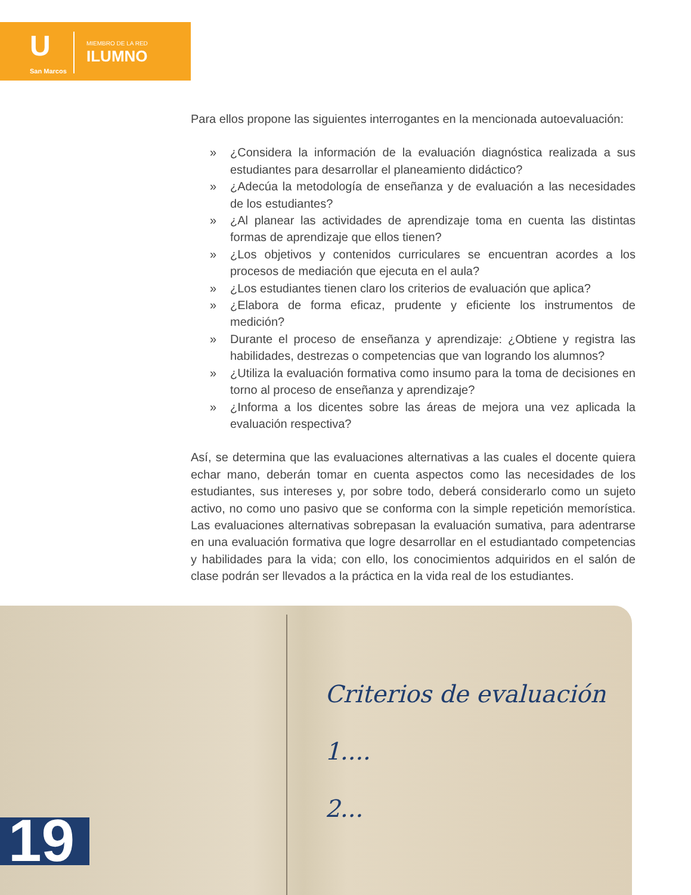U
San Marcos
MIEMBRO DE LA RED
ILUMNO
Para ellos propone las siguientes interrogantes en la mencionada autoevaluación:
» ¿Considera la información de la evaluación diagnóstica realizada a sus estudiantes para desarrollar el planeamiento didáctico?
» ¿Adecúa la metodología de enseñanza y de evaluación a las necesidades de los estudiantes?
» ¿Al planear las actividades de aprendizaje toma en cuenta las distintas formas de aprendizaje que ellos tienen?
» ¿Los objetivos y contenidos curriculares se encuentran acordes a los procesos de mediación que ejecuta en el aula?
» ¿Los estudiantes tienen claro los criterios de evaluación que aplica?
» ¿Elabora de forma eficaz, prudente y eficiente los instrumentos de medición?
» Durante el proceso de enseñanza y aprendizaje: ¿Obtiene y registra las habilidades, destrezas o competencias que van logrando los alumnos?
» ¿Utiliza la evaluación formativa como insumo para la toma de decisiones en torno al proceso de enseñanza y aprendizaje?
» ¿Informa a los dicentes sobre las áreas de mejora una vez aplicada la evaluación respectiva?
Así, se determina que las evaluaciones alternativas a las cuales el docente quiera echar mano, deberán tomar en cuenta aspectos como las necesidades de los estudiantes, sus intereses y, por sobre todo, deberá considerarlo como un sujeto activo, no como uno pasivo que se conforma con la simple repetición memorística. Las evaluaciones alternativas sobrepasan la evaluación sumativa, para adentrarse en una evaluación formativa que logre desarrollar en el estudiantado competencias y habilidades para la vida; con ello, los conocimientos adquiridos en el salón de clase podrán ser llevados a la práctica en la vida real de los estudiantes.
Criterios de evaluación
1....
2...
19